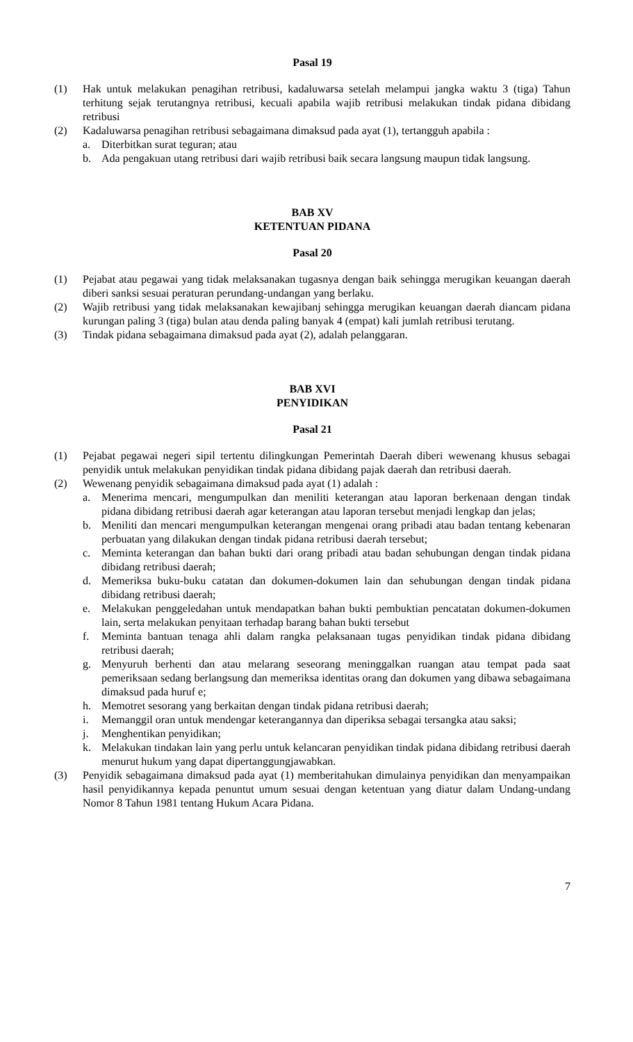Pasal 19
(1) Hak untuk melakukan penagihan retribusi, kadaluwarsa setelah melampui jangka waktu 3 (tiga) Tahun terhitung sejak terutangnya retribusi, kecuali apabila wajib retribusi melakukan tindak pidana dibidang retribusi
(2) Kadaluwarsa penagihan retribusi sebagaimana dimaksud pada ayat (1), tertangguh apabila :
a. Diterbitkan surat teguran; atau
b. Ada pengakuan utang retribusi dari wajib retribusi baik secara langsung maupun tidak langsung.
BAB XV
KETENTUAN PIDANA
Pasal 20
(1) Pejabat atau pegawai yang tidak melaksanakan tugasnya dengan baik sehingga merugikan keuangan daerah diberi sanksi sesuai peraturan perundang-undangan yang berlaku.
(2) Wajib retribusi yang tidak melaksanakan kewajibanj sehingga merugikan keuangan daerah diancam pidana kurungan paling 3 (tiga) bulan atau denda paling banyak 4 (empat) kali jumlah retribusi terutang.
(3) Tindak pidana sebagaimana dimaksud pada ayat (2), adalah pelanggaran.
BAB XVI
PENYIDIKAN
Pasal 21
(1) Pejabat pegawai negeri sipil tertentu dilingkungan Pemerintah Daerah diberi wewenang khusus sebagai penyidik untuk melakukan penyidikan tindak pidana dibidang pajak daerah dan retribusi daerah.
(2) Wewenang penyidik sebagaimana dimaksud pada ayat (1) adalah :
a. Menerima mencari, mengumpulkan dan meniliti keterangan atau laporan berkenaan dengan tindak pidana dibidang retribusi daerah agar keterangan atau laporan tersebut menjadi lengkap dan jelas;
b. Meniliti dan mencari mengumpulkan keterangan mengenai orang pribadi atau badan tentang kebenaran perbuatan yang dilakukan dengan tindak pidana retribusi daerah tersebut;
c. Meminta keterangan dan bahan bukti dari orang pribadi atau badan sehubungan dengan tindak pidana dibidang retribusi daerah;
d. Memeriksa buku-buku catatan dan dokumen-dokumen lain dan sehubungan dengan tindak pidana dibidang retribusi daerah;
e. Melakukan penggeledahan untuk mendapatkan bahan bukti pembuktian pencatatan dokumen-dokumen lain, serta melakukan penyitaan terhadap barang bahan bukti tersebut
f. Meminta bantuan tenaga ahli dalam rangka pelaksanaan tugas penyidikan tindak pidana dibidang retribusi daerah;
g. Menyuruh berhenti dan atau melarang seseorang meninggalkan ruangan atau tempat pada saat pemeriksaan sedang berlangsung dan memeriksa identitas orang dan dokumen yang dibawa sebagaimana dimaksud pada huruf e;
h. Memotret sesorang yang berkaitan dengan tindak pidana retribusi daerah;
i. Memanggil oran untuk mendengar keterangannya dan diperiksa sebagai tersangka atau saksi;
j. Menghentikan penyidikan;
k. Melakukan tindakan lain yang perlu untuk kelancaran penyidikan tindak pidana dibidang retribusi daerah menurut hukum yang dapat dipertanggungjawabkan.
(3) Penyidik sebagaimana dimaksud pada ayat (1) memberitahukan dimulainya penyidikan dan menyampaikan hasil penyidikannya kepada penuntut umum sesuai dengan ketentuan yang diatur dalam Undang-undang Nomor 8 Tahun 1981 tentang Hukum Acara Pidana.
7